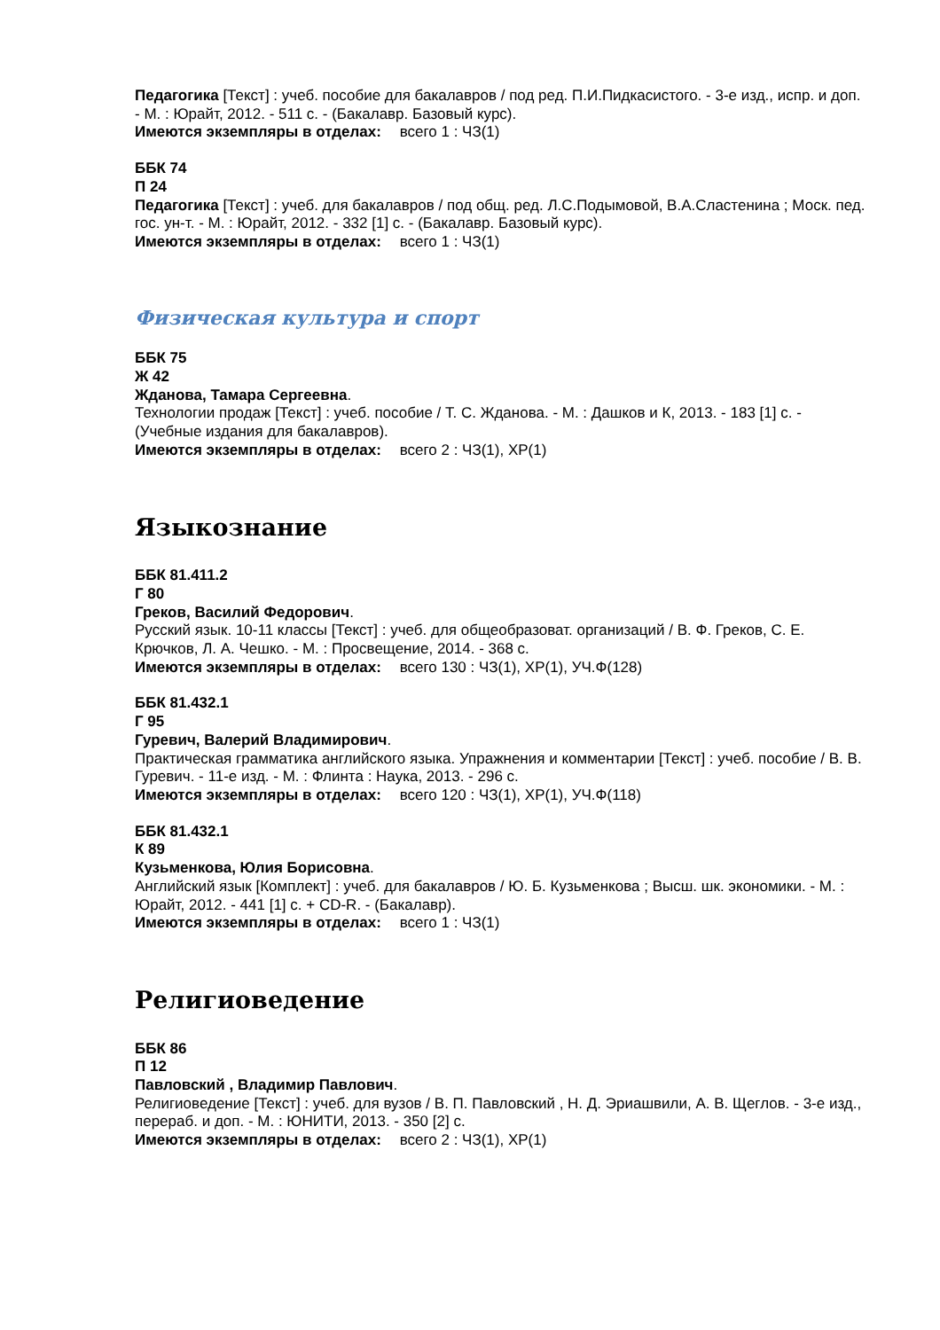Педагогика [Текст] : учеб. пособие для бакалавров / под ред. П.И.Пидкасистого. - 3-е изд., испр. и доп. - М. : Юрайт, 2012. - 511 с. - (Бакалавр. Базовый курс).
Имеются экземпляры в отделах: всего 1 : ЧЗ(1)
ББК 74
П 24
Педагогика [Текст] : учеб. для бакалавров / под общ. ред. Л.С.Подымовой, В.А.Сластенина ; Моск. пед. гос. ун-т. - М. : Юрайт, 2012. - 332 [1] с. - (Бакалавр. Базовый курс).
Имеются экземпляры в отделах: всего 1 : ЧЗ(1)
Физическая культура и спорт
ББК 75
Ж 42
Жданова, Тамара Сергеевна.
Технологии продаж [Текст] : учеб. пособие / Т. С. Жданова. - М. : Дашков и К, 2013. - 183 [1] с. - (Учебные издания для бакалавров).
Имеются экземпляры в отделах: всего 2 : ЧЗ(1), ХР(1)
Языкознание
ББК 81.411.2
Г 80
Греков, Василий Федорович.
Русский язык. 10-11 классы [Текст] : учеб. для общеобразоват. организаций / В. Ф. Греков, С. Е. Крючков, Л. А. Чешко. - М. : Просвещение, 2014. - 368 с.
Имеются экземпляры в отделах: всего 130 : ЧЗ(1), ХР(1), УЧ.Ф(128)
ББК 81.432.1
Г 95
Гуревич, Валерий Владимирович.
Практическая грамматика английского языка. Упражнения и комментарии [Текст] : учеб. пособие / В. В. Гуревич. - 11-е изд. - М. : Флинта : Наука, 2013. - 296 с.
Имеются экземпляры в отделах: всего 120 : ЧЗ(1), ХР(1), УЧ.Ф(118)
ББК 81.432.1
К 89
Кузьменкова, Юлия Борисовна.
Английский язык [Комплект] : учеб. для бакалавров / Ю. Б. Кузьменкова ; Высш. шк. экономики. - М. : Юрайт, 2012. - 441 [1] с. + CD-R. - (Бакалавр).
Имеются экземпляры в отделах: всего 1 : ЧЗ(1)
Религиоведение
ББК 86
П 12
Павловский , Владимир Павлович.
Религиоведение [Текст] : учеб. для вузов / В. П. Павловский , Н. Д. Эриашвили, А. В. Щеглов. - 3-е изд., перераб. и доп. - М. : ЮНИТИ, 2013. - 350 [2] с.
Имеются экземпляры в отделах: всего 2 : ЧЗ(1), ХР(1)